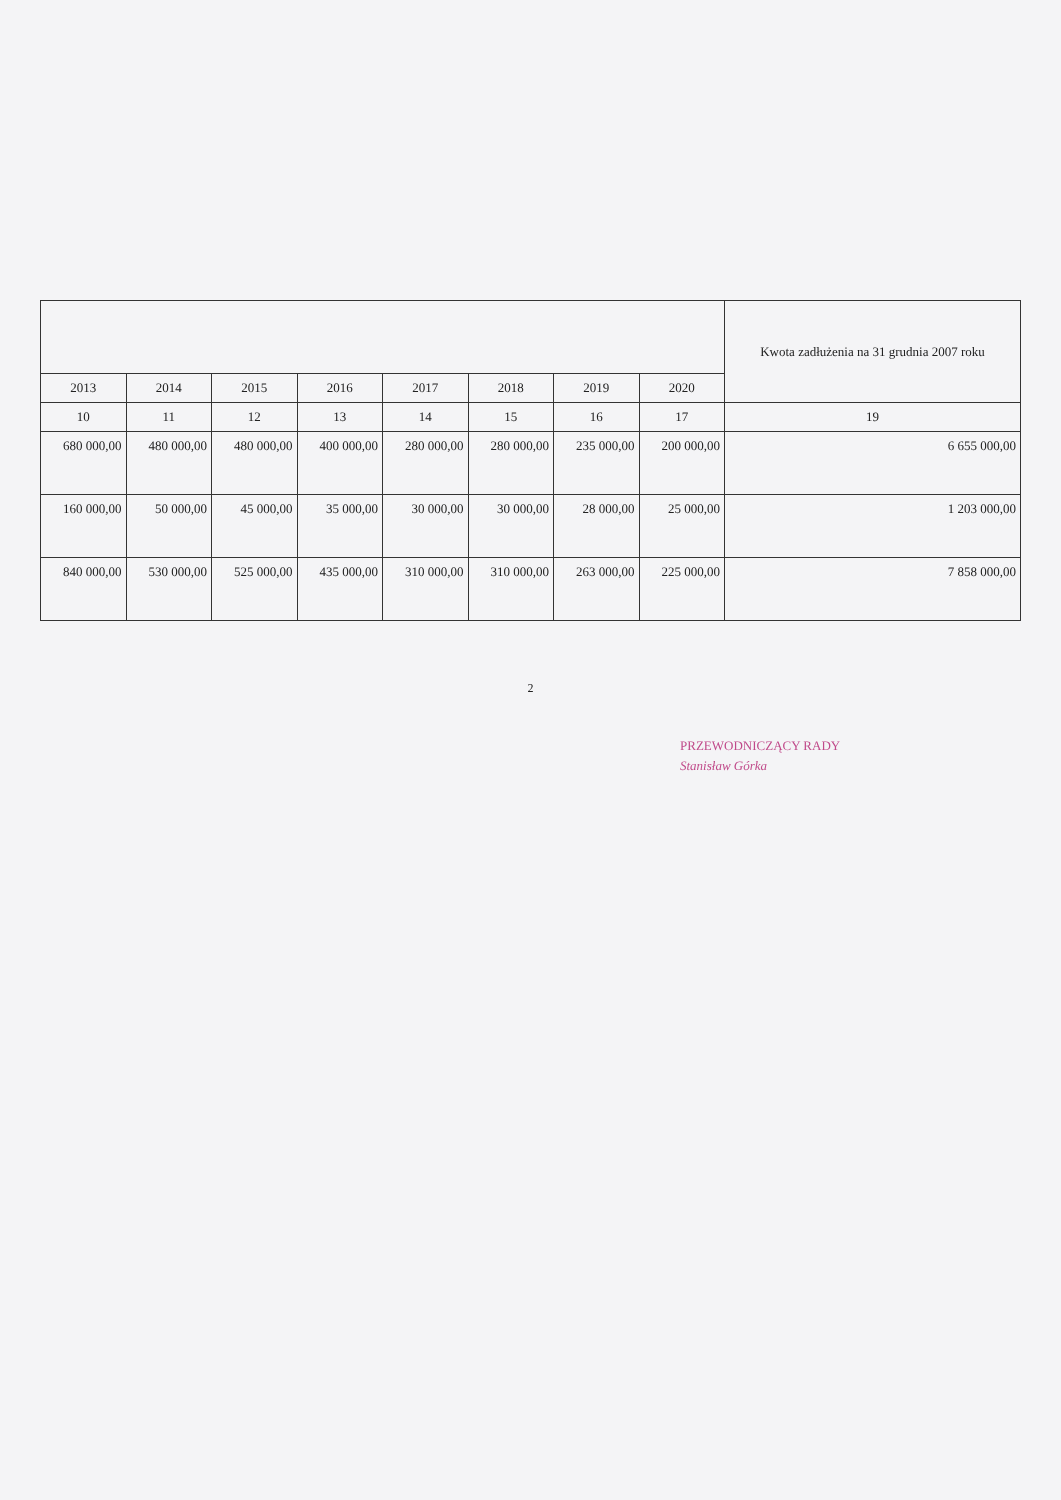| | | | | | | | | Kwota zadłużenia na 31 grudnia 2007 roku |
| --- | --- | --- | --- | --- | --- | --- | --- | --- |
| 2013 | 2014 | 2015 | 2016 | 2017 | 2018 | 2019 | 2020 | |
| 10 | 11 | 12 | 13 | 14 | 15 | 16 | 17 | 19 |
| 680 000,00 | 480 000,00 | 480 000,00 | 400 000,00 | 280 000,00 | 280 000,00 | 235 000,00 | 200 000,00 | 6 655 000,00 |
| 160 000,00 | 50 000,00 | 45 000,00 | 35 000,00 | 30 000,00 | 30 000,00 | 28 000,00 | 25 000,00 | 1 203 000,00 |
| 840 000,00 | 530 000,00 | 525 000,00 | 435 000,00 | 310 000,00 | 310 000,00 | 263 000,00 | 225 000,00 | 7 858 000,00 |
2
PRZEWODNICZĄCY RADY
Stanisław Górka